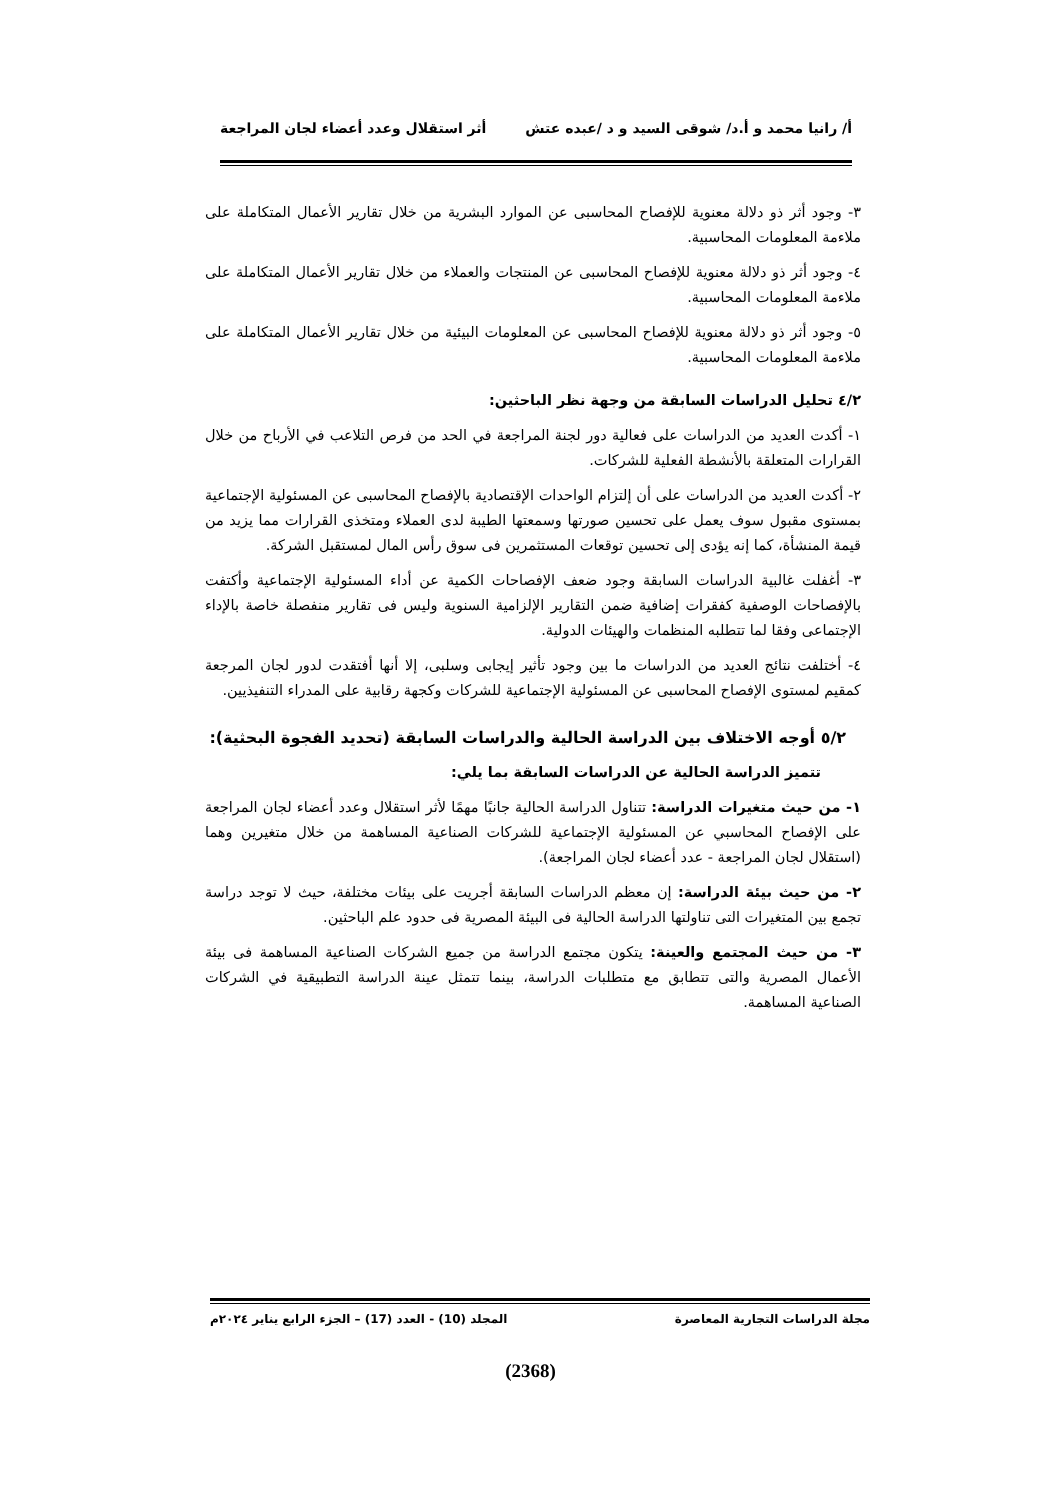أ/ رانيا محمد و أ.د/ شوقى السيد و د /عبده عتش أثر استقلال وعدد أعضاء لجان المراجعة
٣- وجود أثر ذو دلالة معنوية للإفصاح المحاسبى عن الموارد البشرية من خلال تقارير الأعمال المتكاملة على ملاءمة المعلومات المحاسبية.
٤- وجود أثر ذو دلالة معنوية للإفصاح المحاسبى عن المنتجات والعملاء من خلال تقارير الأعمال المتكاملة على ملاءمة المعلومات المحاسبية.
٥- وجود أثر ذو دلالة معنوية للإفصاح المحاسبى عن المعلومات البيئية من خلال تقارير الأعمال المتكاملة على ملاءمة المعلومات المحاسبية.
٤/٢ تحليل الدراسات السابقة من وجهة نظر الباحثين:
١- أكدت العديد من الدراسات على فعالية دور لجنة المراجعة في الحد من فرص التلاعب في الأرباح من خلال القرارات المتعلقة بالأنشطة الفعلية للشركات.
٢- أكدت العديد من الدراسات على أن إلتزام الواحدات الإقتصادية بالإفصاح المحاسبى عن المسئولية الإجتماعية بمستوى مقبول سوف يعمل على تحسين صورتها وسمعتها الطيبة لدى العملاء ومتخذى القرارات مما يزيد من قيمة المنشأة، كما إنه يؤدى إلى تحسين توقعات المستثمرين فى سوق رأس المال لمستقبل الشركة.
٣- أغفلت غالبية الدراسات السابقة وجود ضعف الإفصاحات الكمية عن أداء المسئولية الإجتماعية وأكتفت بالإفصاحات الوصفية كفقرات إضافية ضمن التقارير الإلزامية السنوية وليس فى تقارير منفصلة خاصة بالإداء الإجتماعى وفقا لما تتطلبه المنظمات والهيئات الدولية.
٤- أختلفت نتائج العديد من الدراسات ما بين وجود تأثير إيجابى وسلبى، إلا أنها أفتقدت لدور لجان المرجعة كمقيم لمستوى الإفصاح المحاسبى عن المسئولية الإجتماعية للشركات وكجهة رقابية على المدراء التنفيذيين.
٥/٢ أوجه الاختلاف بين الدراسة الحالية والدراسات السابقة (تحديد الفجوة البحثية):
تتميز الدراسة الحالية عن الدراسات السابقة بما يلي:
١- من حيث متغيرات الدراسة: تتناول الدراسة الحالية جانبًا مهمًا لأثر استقلال وعدد أعضاء لجان المراجعة على الإفصاح المحاسبي عن المسئولية الإجتماعية للشركات الصناعية المساهمة من خلال متغيرين وهما (استقلال لجان المراجعة - عدد أعضاء لجان المراجعة).
٢- من حيث بيئة الدراسة: إن معظم الدراسات السابقة أجريت على بيئات مختلفة، حيث لا توجد دراسة تجمع بين المتغيرات التى تناولتها الدراسة الحالية فى البيئة المصرية فى حدود علم الباحثين.
٣- من حيث المجتمع والعينة: يتكون مجتمع الدراسة من جميع الشركات الصناعية المساهمة فى بيئة الأعمال المصرية والتى تتطابق مع متطلبات الدراسة، بينما تتمثل عينة الدراسة التطبيقية في الشركات الصناعية المساهمة.
مجلة الدراسات التجارية المعاصرة المجلد (10) - العدد (17) – الجزء الرابع يناير ٢٠٢٤م
(2368)